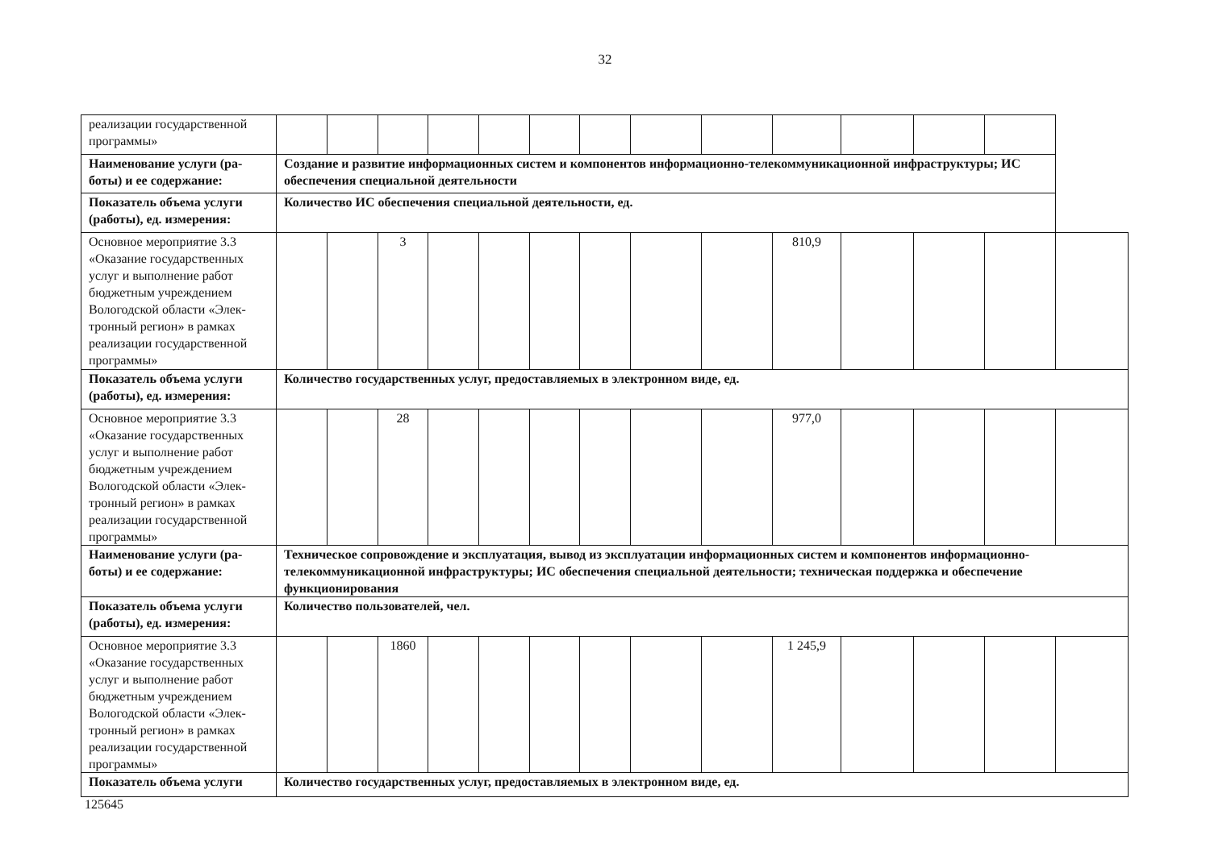32
| реализации государственной программы» | | | | | | | | | | | | | | |
| Наименование услуги (ра-боты) и ее содержание: | Создание и развитие информационных систем и компонентов информационно-телекоммуникационной инфраструктуры; ИС обеспечения специальной деятельности | | | | | | | | | | | | | |
| Показатель объема услуги (работы), ед. измерения: | Количество ИС обеспечения специальной деятельности, ед. | | | | | | | | | | | | | |
| Основное мероприятие 3.3 «Оказание государственных услуг и выполнение работ бюджетным учреждением Вологодской области «Элек-тронный регион» в рамках реализации государственной программы» | | | 3 | | | | | | | 810,9 | | | | |
| Показатель объема услуги (работы), ед. измерения: | Количество государственных услуг, предоставляемых в электронном виде, ед. | | | | | | | | | | | | | |
| Основное мероприятие 3.3 «Оказание государственных услуг и выполнение работ бюджетным учреждением Вологодской области «Элек-тронный регион» в рамках реализации государственной программы» | | | 28 | | | | | | | 977,0 | | | | |
| Наименование услуги (ра-боты) и ее содержание: | Техническое сопровождение и эксплуатация, вывод из эксплуатации информационных систем и компонентов информационно-телекоммуникационной инфраструктуры; ИС обеспечения специальной деятельности; техническая поддержка и обеспечение функционирования | | | | | | | | | | | | | |
| Показатель объема услуги (работы), ед. измерения: | Количество пользователей, чел. | | | | | | | | | | | | | |
| Основное мероприятие 3.3 «Оказание государственных услуг и выполнение работ бюджетным учреждением Вологодской области «Элек-тронный регион» в рамках реализации государственной программы» | | | 1860 | | | | | | | 1 245,9 | | | | |
| Показатель объема услуги | Количество государственных услуг, предоставляемых в электронном виде, ед. | | | | | | | | | | | | | |
125645